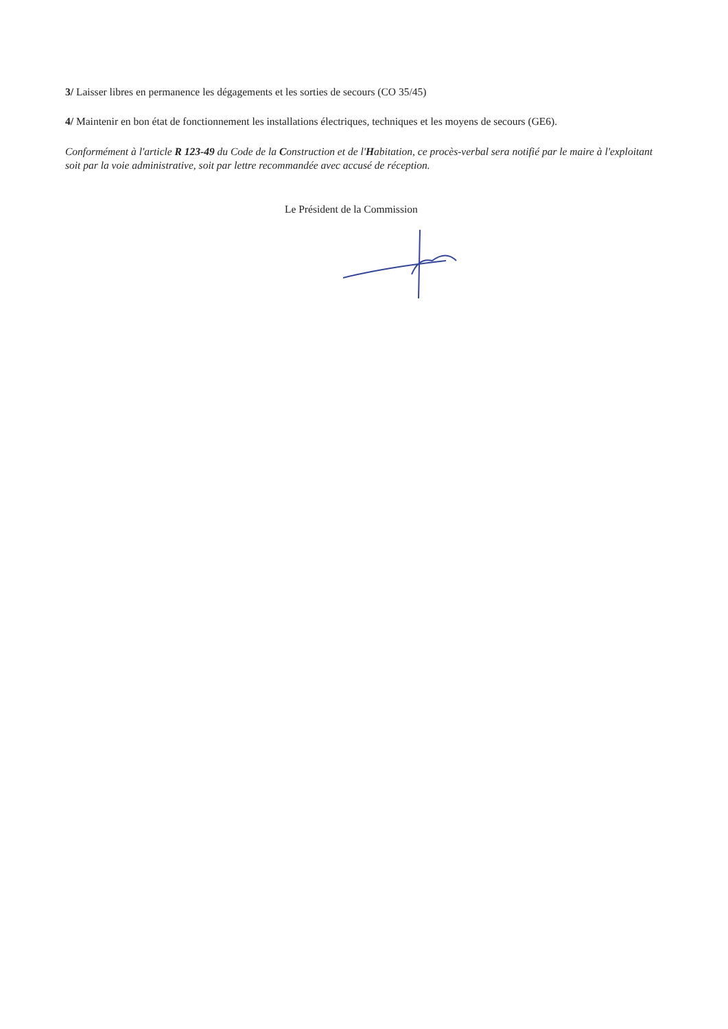3/ Laisser libres en permanence les dégagements et les sorties de secours (CO 35/45)
4/ Maintenir en bon état de fonctionnement les installations électriques, techniques et les moyens de secours (GE6).
Conformément à l'article R 123-49 du Code de la Construction et de l'Habitation, ce procès-verbal sera notifié par le maire à l'exploitant soit par la voie administrative, soit par lettre recommandée avec accusé de réception.
Le Président de la Commission